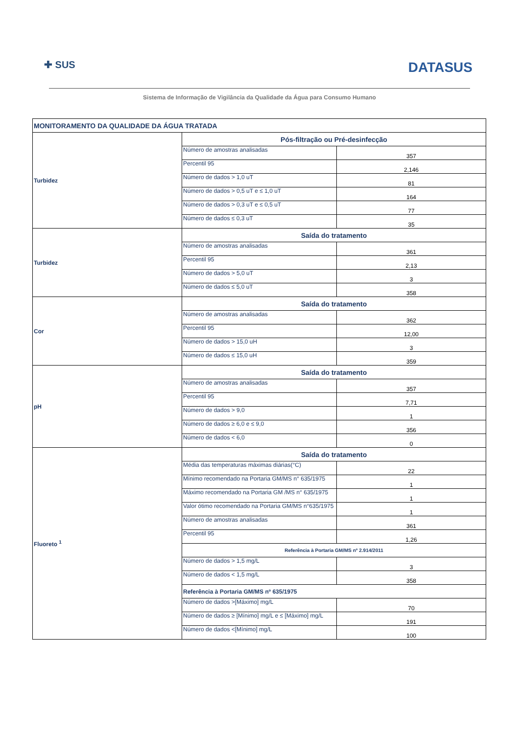✚ SUS DATASUS
Sistema de Informação de Vigilância da Qualidade da Água para Consumo Humano
| MONITORAMENTO DA QUALIDADE DA ÁGUA TRATADA | | |
| Turbidez | Pós-filtração ou Pré-desinfecção | |
| | Número de amostras analisadas | 357 |
| | Percentil 95 | 2,146 |
| | Número de dados > 1,0 uT | 81 |
| | Número de dados > 0,5 uT e ≤ 1,0 uT | 164 |
| | Número de dados > 0,3 uT e ≤ 0,5 uT | 77 |
| | Número de dados ≤ 0,3 uT | 35 |
| Turbidez | Saída do tratamento | |
| | Número de amostras analisadas | 361 |
| | Percentil 95 | 2,13 |
| | Número de dados > 5,0 uT | 3 |
| | Número de dados ≤ 5,0 uT | 358 |
| Cor | Saída do tratamento | |
| | Número de amostras analisadas | 362 |
| | Percentil 95 | 12,00 |
| | Número de dados > 15,0 uH | 3 |
| | Número de dados ≤ 15,0 uH | 359 |
| pH | Saída do tratamento | |
| | Número de amostras analisadas | 357 |
| | Percentil 95 | 7,71 |
| | Número de dados > 9,0 | 1 |
| | Número de dados ≥ 6,0 e ≤ 9,0 | 356 |
| | Número de dados < 6,0 | 0 |
| Fluoreto <sup>1</sup> | Saída do tratamento | |
| | Média das temperaturas máximas diárias(°C) | 22 |
| | Mínimo recomendado na Portaria GM/MS n° 635/1975 | 1 |
| | Máximo recomendado na Portaria GM /MS n° 635/1975 | 1 |
| | Valor ótimo recomendado na Portaria GM/MS n°635/1975 | 1 |
| | Número de amostras analisadas | 361 |
| | Percentil 95 | 1,26 |
| | Referência à Portaria GM/MS nº 2.914/2011 | |
| | Número de dados > 1,5 mg/L | 3 |
| | Número de dados < 1,5 mg/L | 358 |
| | Referência à Portaria GM/MS nº 635/1975 | |
| | Número de dados >[Máximo] mg/L | 70 |
| | Número de dados ≥ [Mínimo] mg/L e ≤ [Máximo] mg/L | 191 |
| | Número de dados <[Mínimo] mg/L | 100 |